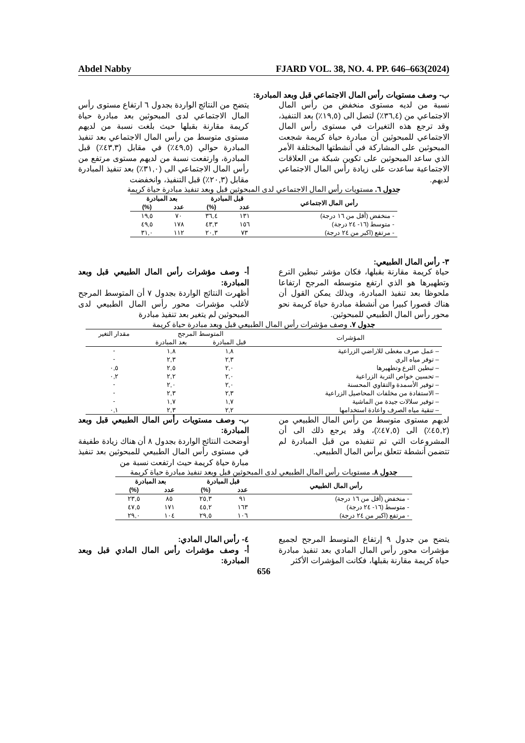Abdel Nabby FJARD VOL. 38, NO. 4. PP. 646–663(2024)
ب- وصف مستويات رأس المال الاجتماعي قبل وبعد المبادرة:
يتضح من النتائج الواردة بجدول ٦ ارتفاع مستوى رأس المال الاجتماعي لدى المبحوثين بعد مبادرة حياة كريمة مقارنة بقبلها حيث بلغت نسبة من لديهم مستوى متوسط من رأس المال الاجتماعي بعد تنفيذ المبادرة حوالي (٤٩,٥٪) في مقابل (٤٣,٣٪) قبل المبادرة، وارتفعت نسبة من لديهم مستوى مرتفع من رأس المال الاجتماعي الى (٣١,٠٪) بعد تنفيذ المبادرة مقابل (٢٠,٣٪) قبل التنفيذ، وانخفضت
نسبة من لديه مستوى منخفض من رأس المال الاجتماعي من (٣٦,٤٪) لتصل الى (١٩,٥٪) بعد التنفيذ، وقد ترجع هذه التغيرات في مستوى رأس المال الاجتماعي للمبحوثين أن مبادرة حياة كريمة شجعت المبحوثين على المشاركة في أنشطتها المختلفة الأمر الذي ساعد المبحوثين على تكوين شبكة من العلاقات الاجتماعية ساعدت على زيادة رأس المال الاجتماعي لديهم.
جدول ٦. مستويات رأس المال الاجتماعي لدى المبحوثين قبل وبعد تنفيذ مبادرة حياة كريمة
| رأس المال الاجتماعي | قبل المبادرة | | بعد المبادرة | |
| --- | --- | --- | --- | --- |
| | عدد | (%) | عدد | (%) |
| - منخفض (أقل من ١٦ درجة) | ١٣١ | ٣٦,٤ | ٧٠ | ١٩,٥ |
| - متوسط (١٦- ٢٤ درجة) | ١٥٦ | ٤٣,٣ | ١٧٨ | ٤٩,٥ |
| - مرتفع (اكبر من ٢٤ درجة) | ٧٣ | ٢٠,٣ | ١١٢ | ٣١,٠ |
٣- رأس المال الطبيعي:
أ- وصف مؤشرات رأس المال الطبيعي قبل وبعد المبادرة:
أظهرت النتائج الواردة بجدول ٧ أن المتوسط المرجح لأغلب مؤشرات محور رأس المال الطبيعي لدى المبحوثين لم يتغير بعد تنفيذ مبادرة
حياة كريمة مقارنة بقبلها، فكان مؤشر تبطين الترع وتطهيرها هو الذي ارتفع متوسطه المرجح ارتفاعا ملحوظا بعد تنفيذ المبادرة، وبذلك يمكن القول أن هناك قصورا كبيرا من أنشطة مبادرة حياة كريمة نحو محور رأس المال الطبيعي للمبحوثين.
جدول ٧. وصف مؤشرات رأس المال الطبيعي قبل وبعد مبادرة حياة كريمة
| المؤشرات | المتوسط المرجح | | مقدار التغير |
| --- | --- | --- | --- |
| | قبل المبادرة | بعد المبادرة | |
| – عمل صرف مغطى للاراضي الزراعية | ١,٨ | ١,٨ | - |
| – توفر مياه الري | ٢,٣ | ٢,٣ | - |
| – تبطين الترع وتطهيرها | ٢,٠ | ٢,٥ | ٠,٥ |
| – تحسين خواص التربة الزراعية | ٢,٠ | ٢,٢ | ٠,٢ |
| – توفير الأسمدة والتقاوي المحسنة | ٢,٠ | ٢,٠ | - |
| – الاستفادة من مخلفات المحاصيل الزراعية | ٢,٣ | ٢,٣ | - |
| – توفير سلالات جيدة من الماشية | ١,٧ | ١,٧ | - |
| – تنقية مياه الصرف واعادة استخدامها | ٢,٢ | ٢,٣ | ٠,١ |
ب- وصف مستويات رأس المال الطبيعي قبل وبعد المبادرة:
أوضحت النتائج الواردة بجدول ٨ أن هناك زيادة طفيفة في مستوى رأس المال الطبيعي للمبحوثين بعد تنفيذ مبارة حياة كريمة حيث ارتفعت نسبة من
لديهم مستوى متوسط من رأس المال الطبيعي من (٤٥,٢٪) الى (٤٧,٥٪)، وقد يرجع ذلك الى أن المشروعات التي تم تنفيذه من قبل المبادرة لم تتضمن أنشطة تتعلق برأس المال الطبيعي.
جدول ٨. مستويات رأس المال الطبيعي لدى المبحوثين قبل وبعد تنفيذ مبادرة حياة كريمة
| رأس المال الطبيعي | قبل المبادرة | | بعد المبادرة | |
| --- | --- | --- | --- | --- |
| | عدد | (%) | عدد | (%) |
| - منخفض (أقل من ١٦ درجة) | ٩١ | ٢٥,٣ | ٨٥ | ٢٣,٥ |
| - متوسط (١٦- ٢٤ درجة) | ١٦٣ | ٤٥,٢ | ١٧١ | ٤٧,٥ |
| - مرتفع (اكبر من ٢٤ درجة) | ١٠٦ | ٢٩,٥ | ١٠٤ | ٢٩,٠ |
٤- رأس المال المادي:
أ- وصف مؤشرات رأس المال المادي قبل وبعد المبادرة:
يتضح من جدول ٩ إرتفاع المتوسط المرجح لجميع مؤشرات محور رأس المال المادي بعد تنفيذ مبادرة حياة كريمة مقارنة بقبلها، فكانت المؤشرات الأكثر
656